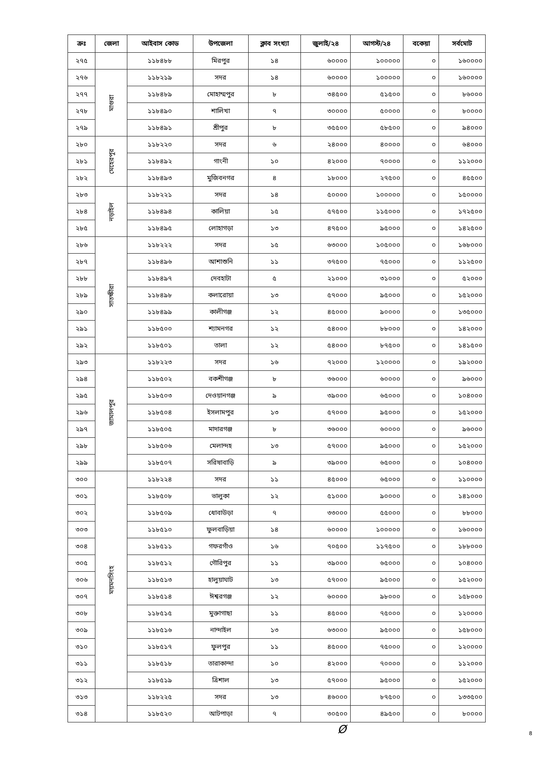| ক্রঃ | জেলা | আইবাস কোড | উপজেলা | ক্লাব সংখ্যা | জুলাই/২৪ | আগস্ট/২৪ | বকেয়া | সর্বমোট |
| --- | --- | --- | --- | --- | --- | --- | --- | --- |
| ২৭৫ | | ১১৮৪৮৮ | মিরপুর | ১৪ | ৬০০০০ | ১০০০০০ | ০ | ১৬০০০০ |
| ২৭৬ | মাগুরা | ১১৮২১৯ | সদর | ১৪ | ৬০০০০ | ১০০০০০ | ০ | ১৬০০০০ |
| ২৭৭ | | ১১৮৪৮৯ | মোহাম্মপুর | ৮ | ৩৪৫০০ | ৫১৫০০ | ০ | ৮৬০০০ |
| ২৭৮ | | ১১৮৪৯০ | শালিখা | ৭ | ৩০০০০ | ৫০০০০ | ০ | ৮০০০০ |
| ২৭৯ | | ১১৮৪৯১ | শ্রীপুর | ৮ | ৩৫৫০০ | ৫৮৫০০ | ০ | ৯৪০০০ |
| ২৮০ | মেহেরপুর | ১১৮২২০ | সদর | ৬ | ২৪০০০ | ৪০০০০ | ০ | ৬৪০০০ |
| ২৮১ | | ১১৮৪৯২ | গাংনী | ১০ | ৪২০০০ | ৭০০০০ | ০ | ১১২০০০ |
| ২৮২ | | ১১৮৪৯৩ | মুজিবনগর | ৪ | ১৮০০০ | ২৭৫০০ | ০ | ৪৫৫০০ |
| ২৮৩ | নড়াইল | ১১৮২২১ | সদর | ১৪ | ৫০০০০ | ১০০০০০ | ০ | ১৫০০০০ |
| ২৮৪ | | ১১৮৪৯৪ | কালিয়া | ১৫ | ৫৭৫০০ | ১১৫০০০ | ০ | ১৭২৫০০ |
| ২৮৫ | | ১১৮৪৯৫ | লোহাগড়া | ১৩ | ৪৭৫০০ | ৯৫০০০ | ০ | ১৪২৫০০ |
| ২৮৬ | সাতক্ষীরা | ১১৮২২২ | সদর | ১৫ | ৬৩০০০ | ১০৫০০০ | ০ | ১৬৮০০০ |
| ২৮৭ | | ১১৮৪৯৬ | আশাশুনি | ১১ | ৩৭৫০০ | ৭৫০০০ | ০ | ১১২৫০০ |
| ২৮৮ | | ১১৮৪৯৭ | দেবহাটা | ৫ | ২১০০০ | ৩১০০০ | ০ | ৫২০০০ |
| ২৮৯ | | ১১৮৪৯৮ | কলারোয়া | ১৩ | ৫৭০০০ | ৯৫০০০ | ০ | ১৫২০০০ |
| ২৯০ | | ১১৮৪৯৯ | কালীগঞ্জ | ১২ | ৪৫০০০ | ৯০০০০ | ০ | ১৩৫০০০ |
| ২৯১ | | ১১৮৫০০ | শ্যামনগর | ১২ | ৫৪০০০ | ৮৮০০০ | ০ | ১৪২০০০ |
| ২৯২ | | ১১৮৫০১ | তালা | ১২ | ৫৪০০০ | ৮৭৫০০ | ০ | ১৪১৫০০ |
| ২৯৩ | জামালপুর | ১১৮২২৩ | সদর | ১৬ | ৭২০০০ | ১২০০০০ | ০ | ১৯২০০০ |
| ২৯৪ | | ১১৮৫০২ | বকশীগঞ্জ | ৮ | ৩৬০০০ | ৬০০০০ | ০ | ৯৬০০০ |
| ২৯৫ | | ১১৮৫০৩ | দেওয়ানগঞ্জ | ৯ | ৩৯০০০ | ৬৫০০০ | ০ | ১০৪০০০ |
| ২৯৬ | | ১১৮৫০৪ | ইসলামপুর | ১৩ | ৫৭০০০ | ৯৫০০০ | ০ | ১৫২০০০ |
| ২৯৭ | | ১১৮৫০৫ | মাদারগঞ্জ | ৮ | ৩৬০০০ | ৬০০০০ | ০ | ৯৬০০০ |
| ২৯৮ | | ১১৮৫০৬ | মেলান্দহ | ১৩ | ৫৭০০০ | ৯৫০০০ | ০ | ১৫২০০০ |
| ২৯৯ | | ১১৮৫০৭ | সরিষাবাড়ি | ৯ | ৩৯০০০ | ৬৫০০০ | ০ | ১০৪০০০ |
| ৩০০ | ময়মনসিংহ | ১১৮২২৪ | সদর | ১১ | ৪৫০০০ | ৬৫০০০ | ০ | ১১০০০০ |
| ৩০১ | | ১১৮৫০৮ | ভালুকা | ১২ | ৫১০০০ | ৯০০০০ | ০ | ১৪১০০০ |
| ৩০২ | | ১১৮৫০৯ | ধোবাউড়া | ৭ | ৩৩০০০ | ৫৫০০০ | ০ | ৮৮০০০ |
| ৩০৩ | | ১১৮৫১০ | ফুলবাড়িয়া | ১৪ | ৬০০০০ | ১০০০০০ | ০ | ১৬০০০০ |
| ৩০৪ | | ১১৮৫১১ | গফরগাঁও | ১৬ | ৭০৫০০ | ১১৭৫০০ | ০ | ১৮৮০০০ |
| ৩০৫ | | ১১৮৫১২ | গৌরিপুর | ১১ | ৩৯০০০ | ৬৫০০০ | ০ | ১০৪০০০ |
| ৩০৬ | | ১১৮৫১৩ | হালুয়াঘাট | ১৩ | ৫৭০০০ | ৯৫০০০ | ০ | ১৫২০০০ |
| ৩০৭ | | ১১৮৫১৪ | ঈশ্বরগঞ্জ | ১২ | ৬০০০০ | ৯৮০০০ | ০ | ১৫৮০০০ |
| ৩০৮ | | ১১৮৫১৫ | মুক্তাগাছা | ১১ | ৪৫০০০ | ৭৫০০০ | ০ | ১২০০০০ |
| ৩০৯ | | ১১৮৫১৬ | নান্দাইল | ১৩ | ৬৩০০০ | ৯৫০০০ | ০ | ১৫৮০০০ |
| ৩১০ | | ১১৮৫১৭ | ফুলপুর | ১১ | ৪৫০০০ | ৭৫০০০ | ০ | ১২০০০০ |
| ৩১১ | | ১১৮৫১৮ | তারাকান্দা | ১০ | ৪২০০০ | ৭০০০০ | ০ | ১১২০০০ |
| ৩১২ | | ১১৮৫১৯ | ত্রিশাল | ১৩ | ৫৭০০০ | ৯৫০০০ | ০ | ১৫২০০০ |
| ৩১৩ | | ১১৮২২৫ | সদর | ১৩ | ৪৬০০০ | ৮৭৫০০ | ০ | ১৩৩৫০০ |
| ৩১৪ | | ১১৮৫২০ | আটপাড়া | ৭ | ৩০৫০০ | ৪৯৫০০ | ০ | ৮০০০০ |
Ø ৪